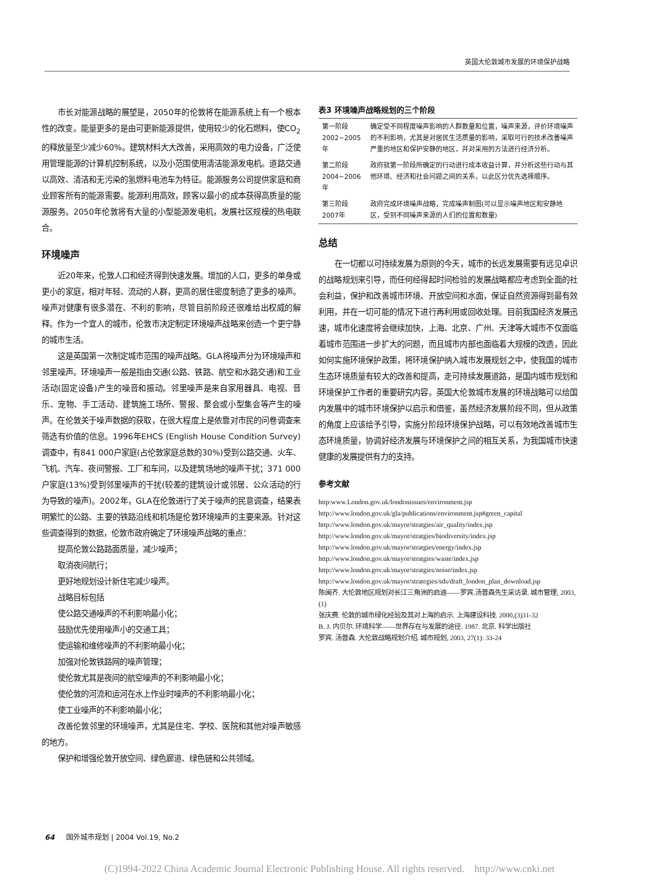英国大伦敦城市发展的环境保护战略
市长对能源战略的展望是，2050年的伦敦将在能源系统上有一个根本性的改变。能量更多的是由可更新能源提供，使用较少的化石燃料，使CO<sub>2</sub>的释放量至少减少60%。建筑材料大大改善，采用高效的电力设备，广泛使用管理能源的计算机控制系统，以及小范围使用清洁能源发电机。道路交通以高效、清洁和无污染的氢燃料电池车为特征。能源服务公司提供家庭和商业顾客所有的能源需要。能源利用高效，顾客以最小的成本获得高质量的能源服务。2050年伦敦将有大量的小型能源发电机，发展社区规模的热电联合。
环境噪声
近20年来，伦敦人口和经济得到快速发展。增加的人口，更多的单身或更小的家庭，相对年轻、流动的人群，更高的居住密度制造了更多的噪声。噪声对健康有很多潜在、不利的影响，尽管目前阶段还很难给出权威的解释。作为一个宜人的城市，伦敦市决定制定环境噪声战略来创造一个更宁静的城市生活。
这是英国第一次制定城市范围的噪声战略。GLA将噪声分为环境噪声和邻里噪声。环境噪声一般是指由交通(公路、铁路、航空和水路交通)和工业活动(固定设备)产生的噪音和振动。邻里噪声是来自家用器具、电视、音乐、宠物、手工活动、建筑施工场所、警报、聚会或小型集会等产生的噪声。在伦敦关于噪声数据的获取，在很大程度上是依靠对市民的问卷调查来筛选有价值的信息。1996年EHCS (English House Condition Survey)调查中，有841 000户家庭(占伦敦家庭总数的30%)受到公路交通、火车、飞机、汽车、夜间警报、工厂和车间，以及建筑场地的噪声干扰；371 000户家庭(13%)受到邻里噪声的干扰(较差的建筑设计或邻居、公众活动的行为导致的噪声)。2002年，GLA在伦敦进行了关于噪声的民意调查，结果表明繁忙的公路、主要的铁路沿线和机场是伦敦环境噪声的主要来源。针对这些调查得到的数据，伦敦市政府确定了环境噪声战略的重点：
提高伦敦公路路面质量，减少噪声；
取消夜间航行；
更好地规划设计新住宅减少噪声。
战略目标包括
使公路交通噪声的不利影响最小化；
鼓励优先使用噪声小的交通工具；
使运输和维修噪声的不利影响最小化；
加强对伦敦铁路网的噪声管理；
使伦敦尤其是夜间的航空噪声的不利影响最小化；
使伦敦的河流和运河在水上作业时噪声的不利影响最小化；
使工业噪声的不利影响最小化；
改善伦敦邻里的环境噪声，尤其是住宅、学校、医院和其他对噪声敏感的地方。
保护和增强伦敦开放空间、绿色廊道、绿色链和公共领域。
表3 环境噪声战略规划的三个阶段
| 第一阶段 2002~2005年 | 确定受不同程度噪声影响的人群数量和位置，噪声来源，评价环境噪声的不利影响，尤其是对居民生活质量的影响，采取可行的技术改善噪声严重的地区和保护安静的地区，并对采用的方法进行经济分析。 |
| 第二阶段 2004~2006年 | 政府就第一阶段所确定的行动进行成本收益计算，并分析这些行动与其他环境、经济和社会问题之间的关系，以此区分优先选择顺序。 |
| 第三阶段 2007年 | 政府完成环境噪声战略，完成噪声制图(可以显示噪声地区和安静地区，受到不同噪声来源的人们的位置和数量) |
总结
在一切都以可持续发展为原则的今天，城市的长远发展需要有远见卓识的战略规划来引导，而任何经得起时间检验的发展战略都应考虑到全面的社会利益，保护和改善城市环境、开放空间和水面，保证自然资源得到最有效利用，并在一切可能的情况下进行再利用或回收处理。目前我国经济发展迅速，城市化速度将会继续加快，上海、北京、广州、天津等大城市不仅面临着城市范围进一步扩大的问题，而且城市内部也面临着大规模的改造，因此如何实施环境保护政策，将环境保护纳入城市发展规划之中，使我国的城市生态环境质量有较大的改善和提高，走可持续发展道路，是国内城市规划和环境保护工作者的重要研究内容。英国大伦敦城市发展的环境战略可以给国内发展中的城市环境保护以启示和借鉴，虽然经济发展阶段不同，但从政策的角度上应该给予引导，实施分阶段环境保护战略，可以有效地改善城市生态环境质量，协调好经济发展与环境保护之间的相互关系，为我国城市快速健康的发展提供有力的支持。
参考文献
http:www.London.gov.uk/londonissues/environment.jsp
http://www.london.gov.uk/gla/publications/environment.jsp#green_capital
http://www.london.gov.uk/mayor/stratgies/air_quality/index.jsp
http://www.london.gov.uk/mayor/stratgies/biodiversity/index.jsp
http://www.london.gov.uk/mayor/stratgies/energy/index.jsp
http://www.london.gov.uk/mayor/stratgies/waste/index.jsp
http://www.london.gov.uk/mayor/stratgies/noise/index.jsp
http://www.london.gov.uk/mayor/strategies/sds/draft_london_plan_download.jsp
陈闽齐. 大伦敦地区规划对长江三角洲的启迪——罗宾.汤普森先生采访录. 城市管理, 2003,(1)
张庆费. 伦敦的城市绿化经验及其对上海的启示. 上海建设科技. 2000,(3)31-32
B. J. 内贝尔. 环境科学——世界存在与发展的途径. 1987. 北京. 科学出版社
罗宾. 汤普森. 大伦敦战略规划介绍. 城市规划, 2003, 27(1): 33-24
64 国外城市规划 | 2004 Vol.19, No.2
(C)1994-2022 China Academic Journal Electronic Publishing House. All rights reserved. http://www.cnki.net